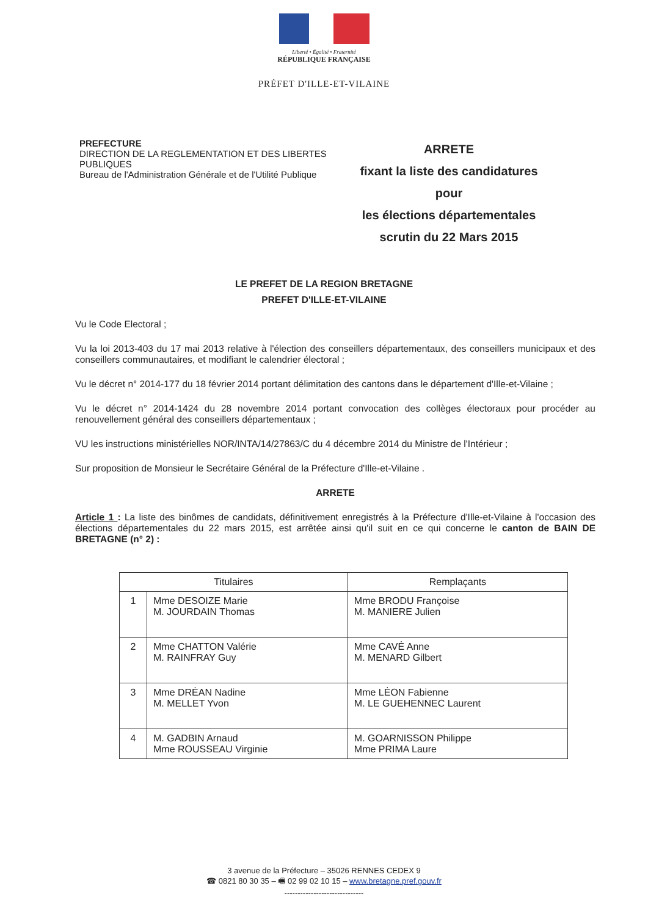Liberté • Égalité • Fraternité
RÉPUBLIQUE FRANÇAISE
PRÉFET D'ILLE-ET-VILAINE
PREFECTURE
DIRECTION DE LA REGLEMENTATION ET DES LIBERTES PUBLIQUES
Bureau de l'Administration Générale et de l'Utilité Publique
ARRETE
fixant la liste des candidatures pour
les élections départementales
scrutin du 22 Mars 2015
LE PREFET DE LA REGION BRETAGNE
PREFET D'ILLE-ET-VILAINE
Vu le Code Electoral ;
Vu la loi 2013-403 du 17 mai 2013 relative à l'élection des conseillers départementaux, des conseillers municipaux et des conseillers communautaires, et modifiant le calendrier électoral ;
Vu le décret n° 2014-177 du 18 février 2014 portant délimitation des cantons dans le département d'Ille-et-Vilaine ;
Vu le décret n° 2014-1424 du 28 novembre 2014 portant convocation des collèges électoraux pour procéder au renouvellement général des conseillers départementaux ;
VU les instructions ministérielles NOR/INTA/14/27863/C du 4 décembre 2014 du Ministre de l'Intérieur ;
Sur proposition de Monsieur le Secrétaire Général de la Préfecture d'Ille-et-Vilaine .
ARRETE
Article 1 : La liste des binômes de candidats, définitivement enregistrés à la Préfecture d'Ille-et-Vilaine à l'occasion des élections départementales du 22 mars 2015, est arrêtée ainsi qu'il suit en ce qui concerne le canton de BAIN DE BRETAGNE (n° 2) :
| Titulaires | | Remplaçants |
| --- | --- | --- |
| 1 | Mme DESOIZE Marie M. JOURDAIN Thomas | Mme BRODU Françoise M. MANIERE Julien |
| 2 | Mme CHATTON Valérie M. RAINFRAY Guy | Mme CAVĖ Anne M. MENARD Gilbert |
| 3 | Mme DRĖAN Nadine M. MELLET Yvon | Mme LĖON Fabienne M. LE GUEHENNEC Laurent |
| 4 | M. GADBIN Arnaud Mme ROUSSEAU Virginie | M. GOARNISSON Philippe Mme PRIMA Laure |
3 avenue de la Préfecture – 35026 RENNES CEDEX 9
☎ 0821 80 30 35 – 🖷 02 99 02 10 15 – www.bretagne.pref.gouv.fr
------------------------------